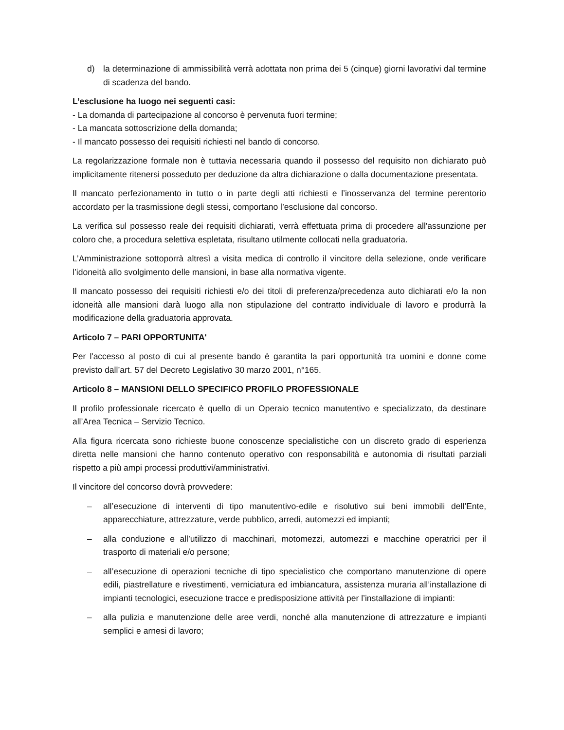d) la determinazione di ammissibilità verrà adottata non prima dei 5 (cinque) giorni lavorativi dal termine di scadenza del bando.
L’esclusione ha luogo nei seguenti casi:
- La domanda di partecipazione al concorso è pervenuta fuori termine;
- La mancata sottoscrizione della domanda;
- Il mancato possesso dei requisiti richiesti nel bando di concorso.
La regolarizzazione formale non è tuttavia necessaria quando il possesso del requisito non dichiarato può implicitamente ritenersi posseduto per deduzione da altra dichiarazione o dalla documentazione presentata.
Il mancato perfezionamento in tutto o in parte degli atti richiesti e l’inosservanza del termine perentorio accordato per la trasmissione degli stessi, comportano l’esclusione dal concorso.
La verifica sul possesso reale dei requisiti dichiarati, verrà effettuata prima di procedere all'assunzione per coloro che, a procedura selettiva espletata, risultano utilmente collocati nella graduatoria.
L’Amministrazione sottoporrà altresì a visita medica di controllo il vincitore della selezione, onde verificare l’idoneità allo svolgimento delle mansioni, in base alla normativa vigente.
Il mancato possesso dei requisiti richiesti e/o dei titoli di preferenza/precedenza auto dichiarati e/o la non idoneità alle mansioni darà luogo alla non stipulazione del contratto individuale di lavoro e produrrà la modificazione della graduatoria approvata.
Articolo 7 – PARI OPPORTUNITA'
Per l'accesso al posto di cui al presente bando è garantita la pari opportunità tra uomini e donne come previsto dall’art. 57 del Decreto Legislativo 30 marzo 2001, n°165.
Articolo 8 – MANSIONI DELLO SPECIFICO PROFILO PROFESSIONALE
Il profilo professionale ricercato è quello di un Operaio tecnico manutentivo e specializzato, da destinare all’Area Tecnica – Servizio Tecnico.
Alla figura ricercata sono richieste buone conoscenze specialistiche con un discreto grado di esperienza diretta nelle mansioni che hanno contenuto operativo con responsabilità e autonomia di risultati parziali rispetto a più ampi processi produttivi/amministrativi.
Il vincitore del concorso dovrà provvedere:
– all’esecuzione di interventi di tipo manutentivo-edile e risolutivo sui beni immobili dell’Ente, apparecchiature, attrezzature, verde pubblico, arredi, automezzi ed impianti;
– alla conduzione e all’utilizzo di macchinari, motomezzi, automezzi e macchine operatrici per il trasporto di materiali e/o persone;
– all’esecuzione di operazioni tecniche di tipo specialistico che comportano manutenzione di opere edili, piastrellature e rivestimenti, verniciatura ed imbiancatura, assistenza muraria all’installazione di impianti tecnologici, esecuzione tracce e predisposizione attività per l’installazione di impianti:
– alla pulizia e manutenzione delle aree verdi, nonché alla manutenzione di attrezzature e impianti semplici e arnesi di lavoro;